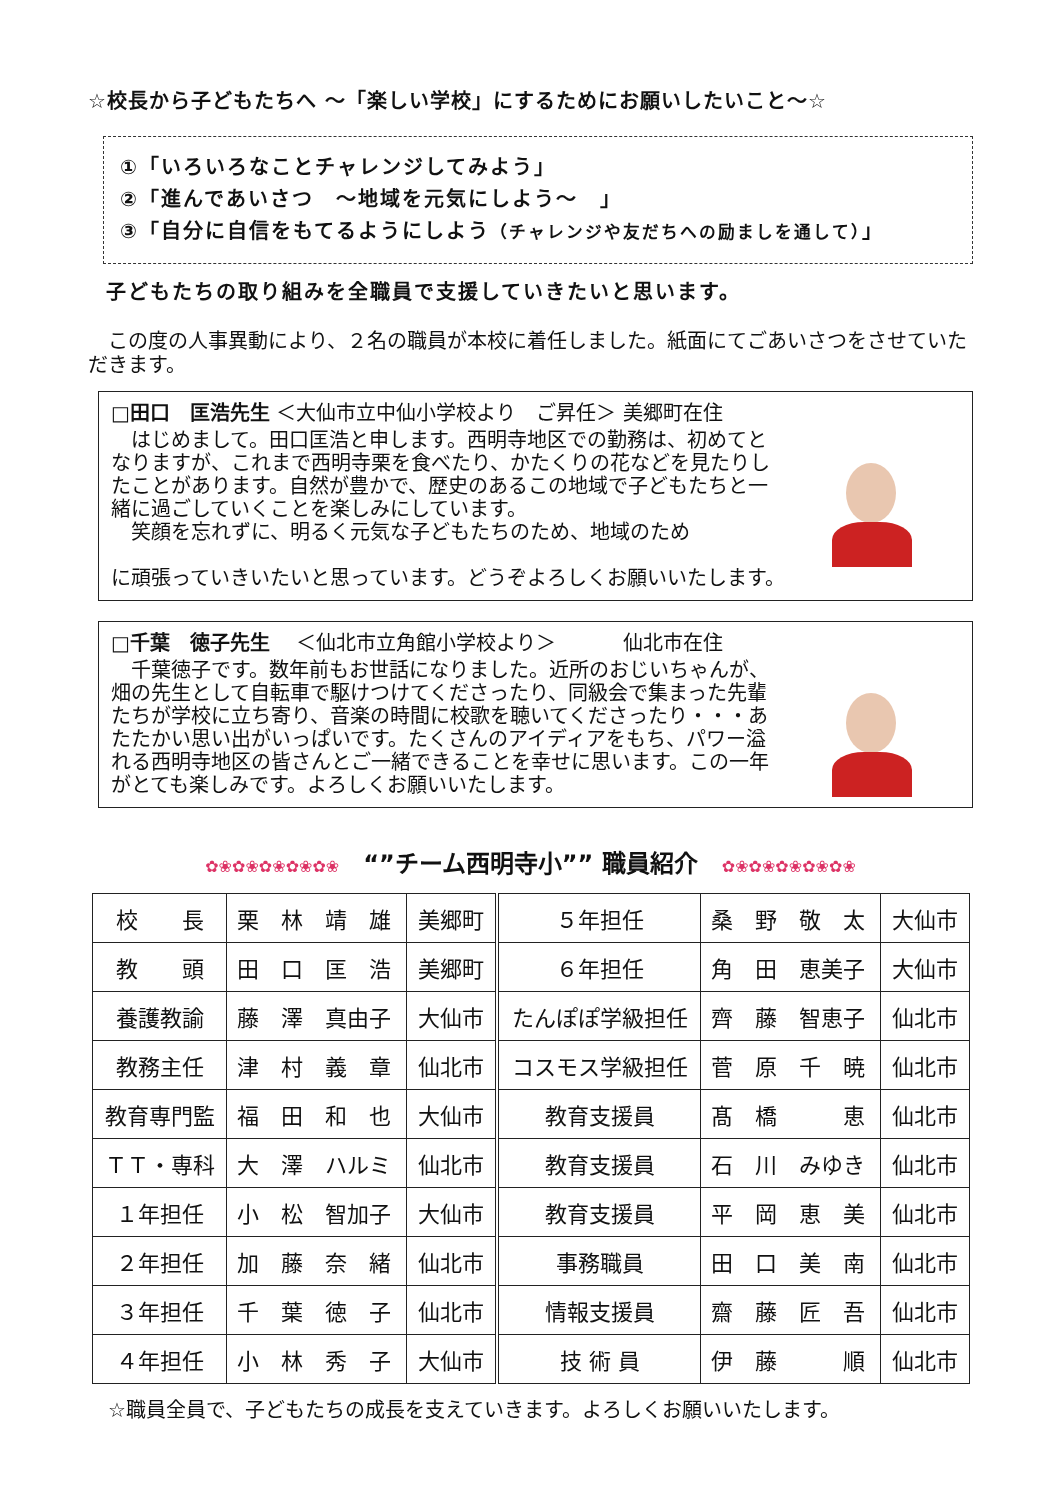☆校長から子どもたちへ ～「楽しい学校」にするためにお願いしたいこと～☆
①「いろいろなことチャレンジしてみよう」
②「進んであいさつ　～地域を元気にしよう～　」
③「自分に自信をもてるようにしよう（チャレンジや友だちへの励ましを通して）」
子どもたちの取り組みを全職員で支援していきたいと思います。
　この度の人事異動により、２名の職員が本校に着任しました。紙面にてごあいさつをさせていただきます。
□田口　匡浩先生 ＜大仙市立中仙小学校より　ご昇任＞ 美郷町在住
　はじめまして。田口匡浩と申します。西明寺地区での勤務は、初めてとなりますが、これまで西明寺栗を食べたり、かたくりの花などを見たりしたことがあります。自然が豊かで、歴史のあるこの地域で子どもたちと一緒に過ごしていくことを楽しみにしています。
　笑顔を忘れずに、明るく元気な子どもたちのため、地域のため
に頑張っていきいたいと思っています。どうぞよろしくお願いいたします。
□千葉　徳子先生　 ＜仙北市立角館小学校より＞　　　 仙北市在住
　千葉徳子です。数年前もお世話になりました。近所のおじいちゃんが、畑の先生として自転車で駆けつけてくださったり、同級会で集まった先輩たちが学校に立ち寄り、音楽の時間に校歌を聴いてくださったり・・・あたたかい思い出がいっぱいです。たくさんのアイディアをもち、パワー溢れる西明寺地区の皆さんとご一緒できることを幸せに思います。この一年がとても楽しみです。よろしくお願いいたします。
✿❀✿❀✿❀✿❀✿❀　“”チーム西明寺小”” 職員紹介　✿❀✿❀✿❀✿❀✿❀
| 校 長 | 栗 林 靖 雄 | 美郷町 | ５年担任 | 桑 野 敬 太 | 大仙市 |
| 教 頭 | 田 口 匡 浩 | 美郷町 | ６年担任 | 角 田 恵美子 | 大仙市 |
| 養護教諭 | 藤 澤 真由子 | 大仙市 | たんぽぽ学級担任 | 齊 藤 智恵子 | 仙北市 |
| 教務主任 | 津 村 義 章 | 仙北市 | コスモス学級担任 | 菅 原 千 暁 | 仙北市 |
| 教育専門監 | 福 田 和 也 | 大仙市 | 教育支援員 | 髙 橋 恵 | 仙北市 |
| ＴＴ・専科 | 大 澤 ハルミ | 仙北市 | 教育支援員 | 石 川 みゆき | 仙北市 |
| １年担任 | 小 松 智加子 | 大仙市 | 教育支援員 | 平 岡 恵 美 | 仙北市 |
| ２年担任 | 加 藤 奈 緒 | 仙北市 | 事務職員 | 田 口 美 南 | 仙北市 |
| ３年担任 | 千 葉 徳 子 | 仙北市 | 情報支援員 | 齋 藤 匠 吾 | 仙北市 |
| ４年担任 | 小 林 秀 子 | 大仙市 | 技 術 員 | 伊 藤 順 | 仙北市 |
☆職員全員で、子どもたちの成長を支えていきます。よろしくお願いいたします。